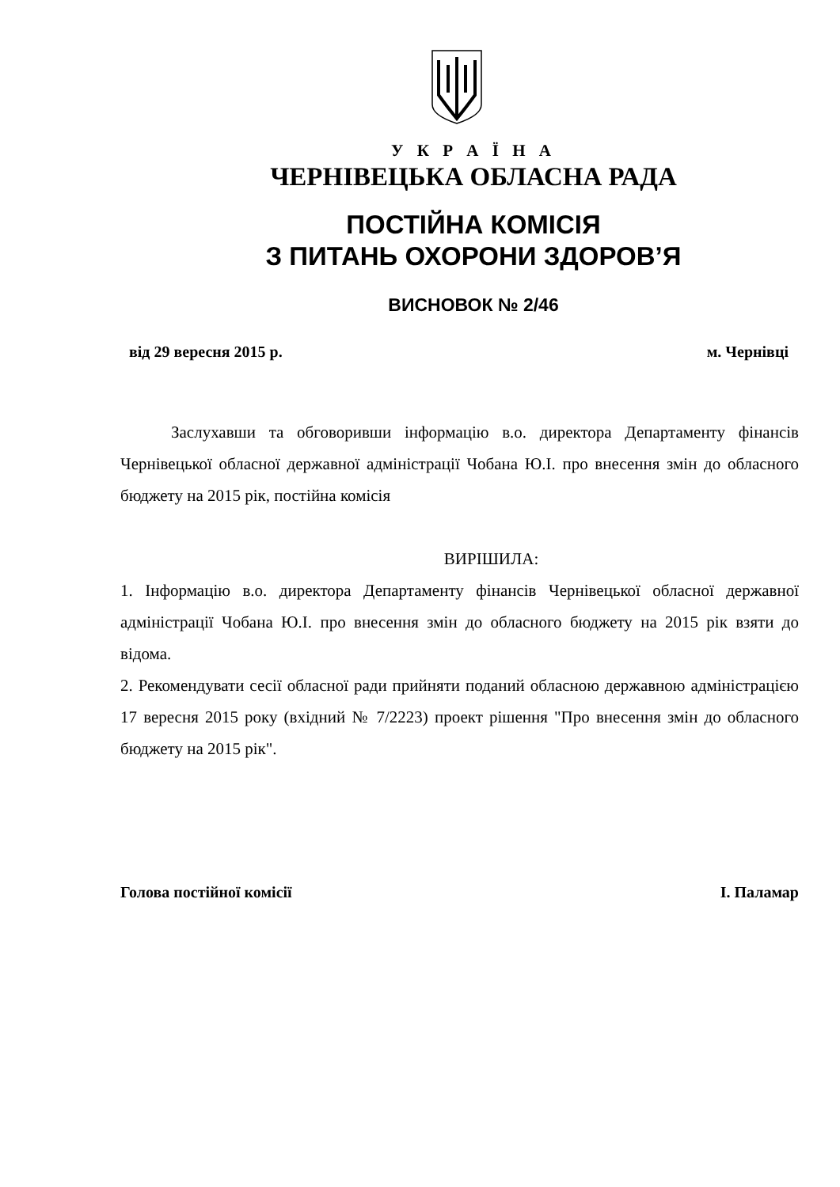У К Р А Ї Н А
ЧЕРНІВЕЦЬКА ОБЛАСНА РАДА
ПОСТІЙНА КОМІСІЯ
З ПИТАНЬ ОХОРОНИ ЗДОРОВ’Я
ВИСНОВОК № 2/46
від 29 вересня 2015 р. м. Чернівці
Заслухавши та обговоривши інформацію в.о. директора Департаменту фінансів Чернівецької обласної державної адміністрації Чобана Ю.І. про внесення змін до обласного бюджету на 2015 рік, постійна комісія
ВИРІШИЛА:
1. Інформацію в.о. директора Департаменту фінансів Чернівецької обласної державної адміністрації Чобана Ю.І. про внесення змін до обласного бюджету на 2015 рік взяти до відома.
2. Рекомендувати сесії обласної ради прийняти поданий обласною державною адміністрацією 17 вересня 2015 року (вхідний № 7/2223) проект рішення "Про внесення змін до обласного бюджету на 2015 рік".
Голова постійної комісії І. Паламар